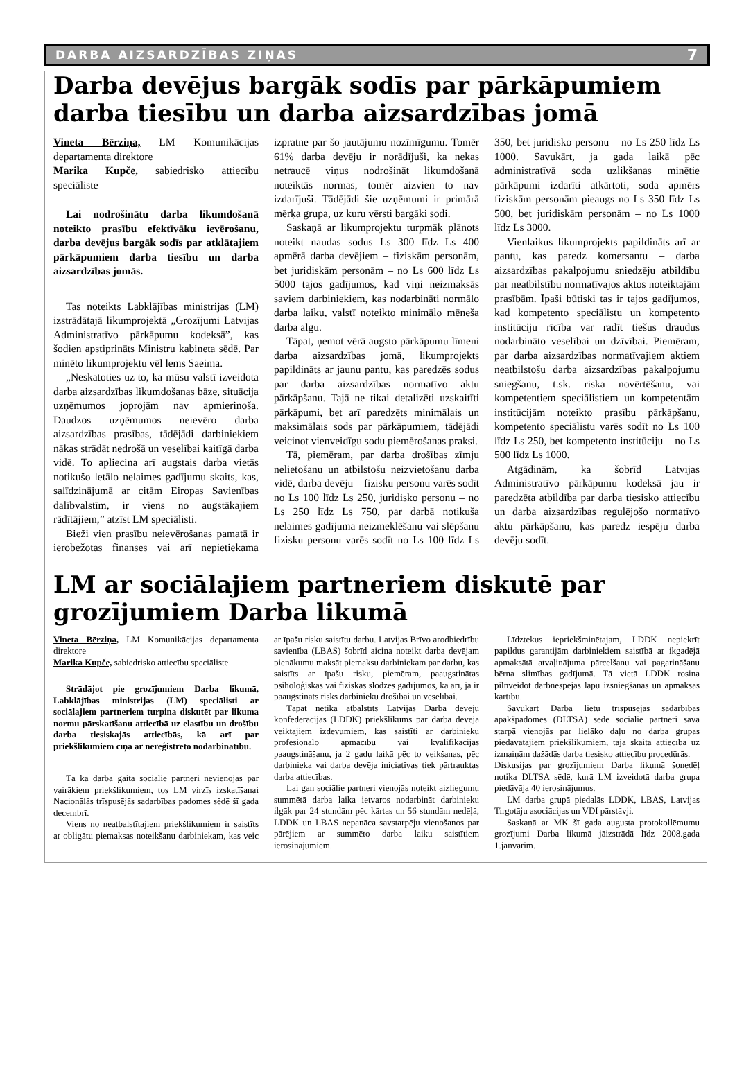DARBA AIZSARDZĪBAS ZIŅAS 7
Darba devējus bargāk sodīs par pārkāpumiem darba tiesību un darba aizsardzības jomā
Vineta Bērziņa, LM Komunikācijas departamenta direktore
Marika Kupče, sabiedrisko attiecību speciāliste
Lai nodrošinātu darba likumdošanā noteikto prasību efektīvāku ievērošanu, darba devējus bargāk sodīs par atklātajiem pārkāpumiem darba tiesību un darba aizsardzības jomās.
Tas noteikts Labklājības ministrijas (LM) izstrādātajā likumprojektā „Grozījumi Latvijas Administratīvo pārkāpumu kodeksā”, kas šodien apstiprināts Ministru kabineta sēdē. Par minēto likumprojektu vēl lems Saeima.
„Neskatoties uz to, ka mūsu valstī izveidota darba aizsardzības likumdošanas bāze, situācija uzņēmumos joprojām nav apmierinoša. Daudzos uzņēmumos neievēro darba aizsardzības prasības, tādējādi darbiniekiem nākas strādāt nedrošā un veselībai kaitīgā darba vidē. To apliecina arī augstais darba vietās notikušo letālo nelaimes gadījumu skaits, kas, salīdzinājumā ar citām Eiropas Savienības dalībvalstīm, ir viens no augstākajiem rādītājiem,” atzīst LM speciālisti.
Bieži vien prasību neievērošanas pamatā ir ierobežotas finanses vai arī nepietiekama izpratne par šo jautājumu nozīmīgumu. Tomēr 61% darba devēju ir norādījuši, ka nekas netraucē viņus nodrošināt likumdošanā noteiktās normas, tomēr aizvien to nav izdarījuši. Tādējādi šie uzņēmumi ir primārā mērķa grupa, uz kuru vērsti bargāki sodi.
Saskaņā ar likumprojektu turpmāk plānots noteikt naudas sodus Ls 300 līdz Ls 400 apmērā darba devējiem – fiziskām personām, bet juridiskām personām – no Ls 600 līdz Ls 5000 tajos gadījumos, kad viņi neizmaksās saviem darbiniekiem, kas nodarbināti normālo darba laiku, valstī noteikto minimālo mēneša darba algu.
Tāpat, ņemot vērā augsto pārkāpumu līmeni darba aizsardzības jomā, likumprojekts papildināts ar jaunu pantu, kas paredzēs sodus par darba aizsardzības normatīvo aktu pārkāpšanu. Tajā ne tikai detalizēti uzskaitīti pārkāpumi, bet arī paredzēts minimālais un maksimālais sods par pārkāpumiem, tādējādi veicinot vienveidīgu sodu piemērošanas praksi.
Tā, piemēram, par darba drošības zīmju nelietošanu un atbilstošu neizvietošanu darba vidē, darba devēju – fizisku personu varēs sodīt no Ls 100 līdz Ls 250, juridisko personu – no Ls 250 līdz Ls 750, par darbā notikuša nelaimes gadījuma neizmeklēšanu vai slēpšanu fizisku personu varēs sodīt no Ls 100 līdz Ls 350, bet juridisko personu – no Ls 250 līdz Ls 1000. Savukārt, ja gada laikā pēc administratīvā soda uzlikšanas minētie pārkāpumi izdarīti atkārtoti, soda apmērs fiziskām personām pieaugs no Ls 350 līdz Ls 500, bet juridiskām personām – no Ls 1000 līdz Ls 3000.
Vienlaikus likumprojekts papildināts arī ar pantu, kas paredz komersantu – darba aizsardzības pakalpojumu sniedzēju atbildību par neatbilstību normatīvajos aktos noteiktajām prasībām. Īpaši būtiski tas ir tajos gadījumos, kad kompetento speciālistu un kompetento institūciju rīcība var radīt tiešus draudus nodarbināto veselībai un dzīvībai. Piemēram, par darba aizsardzības normatīvajiem aktiem neatbilstošu darba aizsardzības pakalpojumu sniegšanu, t.sk. riska novērtēšanu, vai kompetentiem speciālistiem un kompetentām institūcijām noteikto prasību pārkāpšanu, kompetento speciālistu varēs sodīt no Ls 100 līdz Ls 250, bet kompetento institūciju – no Ls 500 līdz Ls 1000.
Atgādinām, ka šobrīd Latvijas Administratīvo pārkāpumu kodeksā jau ir paredzēta atbildība par darba tiesisko attiecību un darba aizsardzības regulējošo normatīvo aktu pārkāpšanu, kas paredz iespēju darba devēju sodīt.
LM ar sociālajiem partneriem diskutē par grozījumiem Darba likumā
Vineta Bērziņa, LM Komunikācijas departamenta direktore
Marika Kupče, sabiedrisko attiecību speciāliste
Strādājot pie grozījumiem Darba likumā, Labklājības ministrijas (LM) speciālisti ar sociālajiem partneriem turpina diskutēt par likuma normu pārskatīšanu attiecībā uz elastību un drošību darba tiesiskajās attiecībās, kā arī par priekšlikumiem cīņā ar nereģistrēto nodarbinātību.
Tā kā darba gaitā sociālie partneri nevienojās par vairākiem priekšlikumiem, tos LM virzīs izskatīšanai Nacionālās trīspusējās sadarbības padomes sēdē šī gada decembrī.
Viens no neatbalstītajiem priekšlikumiem ir saistīts ar obligātu piemaksas noteikšanu darbiniekam, kas veic ar īpašu risku saistītu darbu. Latvijas Brīvo arodbiedrību savienība (LBAS) šobrīd aicina noteikt darba devējam pienākumu maksāt piemaksu darbiniekam par darbu, kas saistīts ar īpašu risku, piemēram, paaugstinātas psiholoģiskas vai fiziskas slodzes gadījumos, kā arī, ja ir paaugstināts risks darbinieku drošībai un veselībai.
Tāpat netika atbalstīts Latvijas Darba devēju konfederācijas (LDDK) priekšlikums par darba devēja veiktajiem izdevumiem, kas saistīti ar darbinieku profesionālo apmācību vai kvalifikācijas paaugstināšanu, ja 2 gadu laikā pēc to veikšanas, pēc darbinieka vai darba devēja iniciatīvas tiek pārtrauktas darba attiecības.
Lai gan sociālie partneri vienojās noteikt aizliegumu summētā darba laika ietvaros nodarbināt darbinieku ilgāk par 24 stundām pēc kārtas un 56 stundām nedēļā, LDDK un LBAS nepanāca savstarpēju vienošanos par pārējiem ar summēto darba laiku saistītiem ierosinājumiem.
Līdztekus iepriekšminētajam, LDDK nepiekrīt papildus garantijām darbiniekiem saistībā ar ikgadējā apmaksātā atvaļinājuma pārcelšanu vai pagarināšanu bērna slimības gadījumā. Tā vietā LDDK rosina pilnveidot darbnespējas lapu izsniegšanas un apmaksas kārtību.
Savukārt Darba lietu trīspusējās sadarbības apakšpadomes (DLTSA) sēdē sociālie partneri savā starpā vienojās par lielāko daļu no darba grupas piedāvātajiem priekšlikumiem, tajā skaitā attiecībā uz izmaiņām dažādās darba tiesisko attiecību procedūrās.
Diskusijas par grozījumiem Darba likumā šonedēļ notika DLTSA sēdē, kurā LM izveidotā darba grupa piedāvāja 40 ierosinājumus.
LM darba grupā piedalās LDDK, LBAS, Latvijas Tirgotāju asociācijas un VDI pārstāvji.
Saskaņā ar MK šī gada augusta protokollēmumu grozījumi Darba likumā jāizstrādā līdz 2008.gada 1.janvārim.